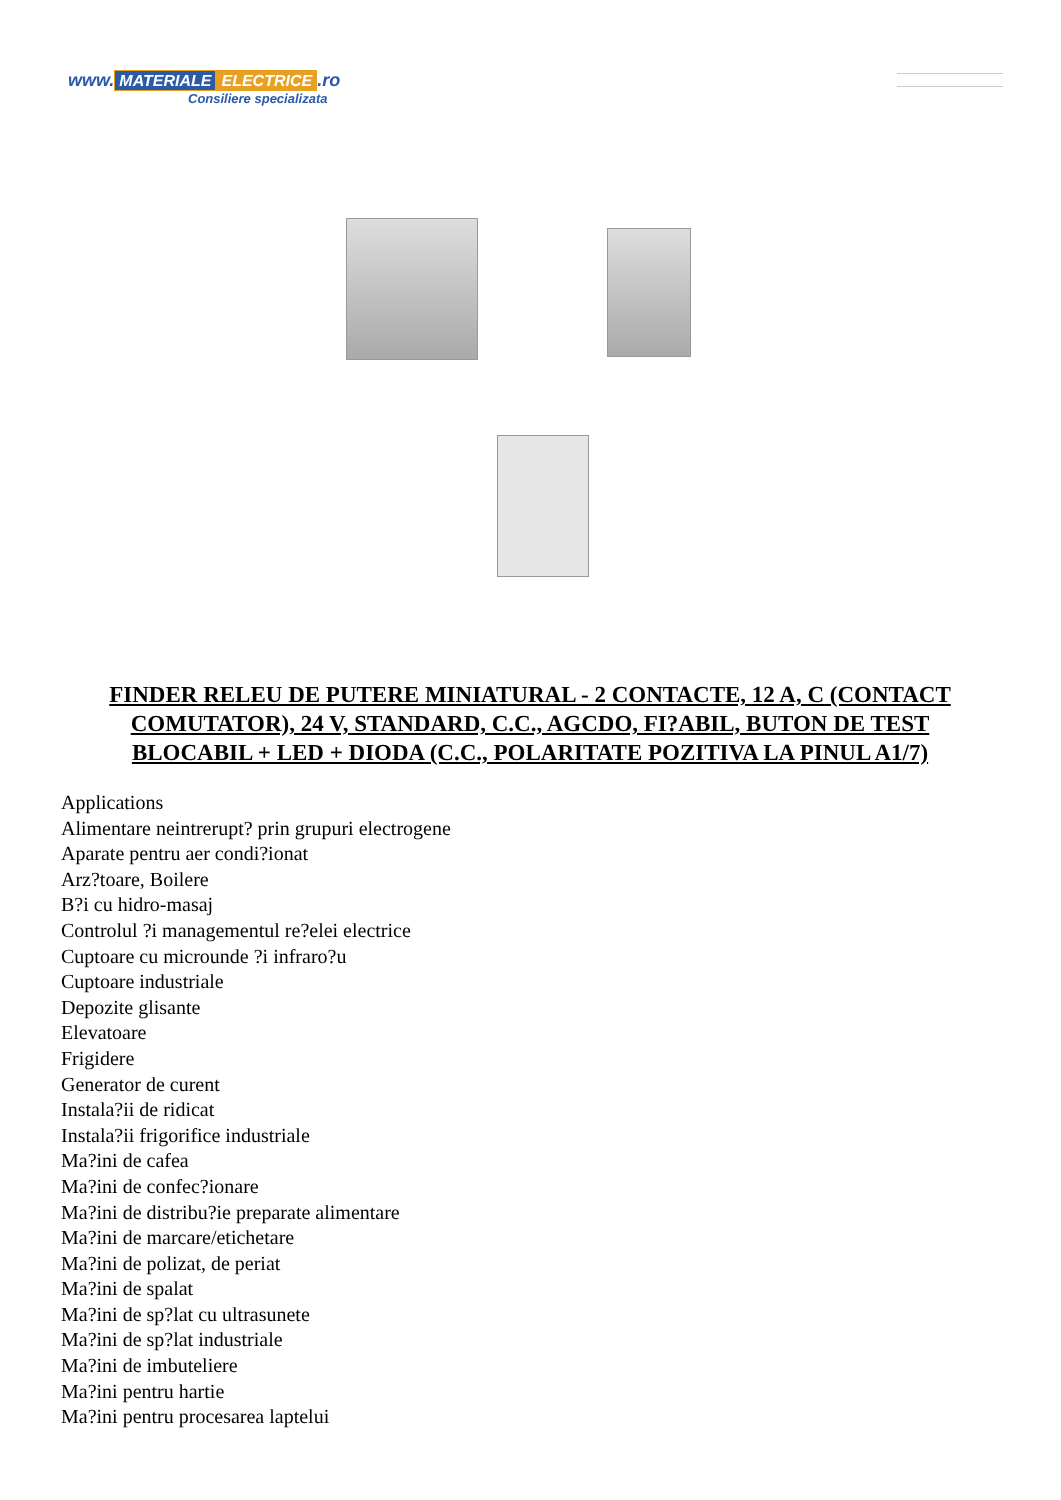www. MATERIALE ELECTRICE.ro
Consiliere specializata
FINDER RELEU DE PUTERE MINIATURAL - 2 CONTACTE, 12 A, C (CONTACT COMUTATOR), 24 V, STANDARD, C.C., AGCDO, FI?ABIL, BUTON DE TEST BLOCABIL + LED + DIODA (C.C., POLARITATE POZITIVA LA PINUL A1/7)
Applications
Alimentare neintrerupt? prin grupuri electrogene
Aparate pentru aer condi?ionat
Arz?toare, Boilere
B?i cu hidro-masaj
Controlul ?i managementul re?elei electrice
Cuptoare cu microunde ?i infraro?u
Cuptoare industriale
Depozite glisante
Elevatoare
Frigidere
Generator de curent
Instala?ii de ridicat
Instala?ii frigorifice industriale
Ma?ini de cafea
Ma?ini de confec?ionare
Ma?ini de distribu?ie preparate alimentare
Ma?ini de marcare/etichetare
Ma?ini de polizat, de periat
Ma?ini de spalat
Ma?ini de sp?lat cu ultrasunete
Ma?ini de sp?lat industriale
Ma?ini de imbuteliere
Ma?ini pentru hartie
Ma?ini pentru procesarea laptelui